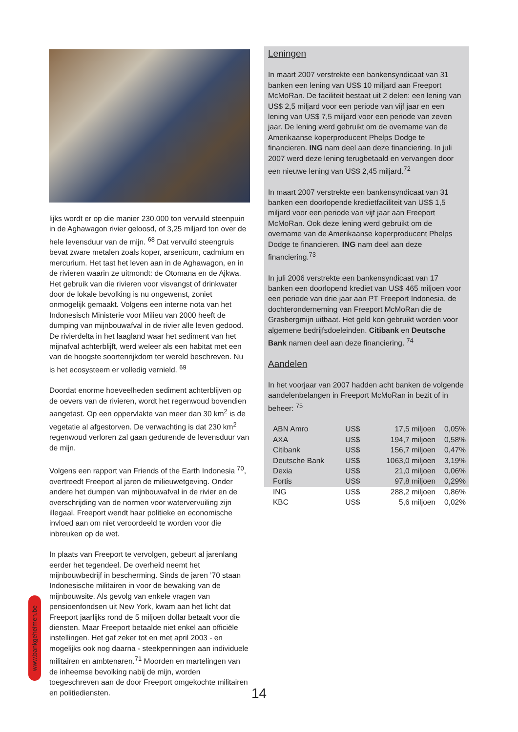lijks wordt er op die manier 230.000 ton vervuild steenpuin in de Aghawagon rivier geloosd, of 3,25 miljard ton over de hele levensduur van de mijn. <sup>68</sup> Dat vervuild steengruis bevat zware metalen zoals koper, arsenicum, cadmium en mercurium. Het tast het leven aan in de Aghawagon, en in de rivieren waarin ze uitmondt: de Otomana en de Ajkwa. Het gebruik van die rivieren voor visvangst of drinkwater door de lokale bevolking is nu ongewenst, zoniet onmogelijk gemaakt. Volgens een interne nota van het Indonesisch Ministerie voor Milieu van 2000 heeft de dumping van mijnbouwafval in de rivier alle leven gedood. De rivierdelta in het laagland waar het sediment van het mijnafval achterblijft, werd weleer als een habitat met een van de hoogste soortenrijkdom ter wereld beschreven. Nu is het ecosysteem er volledig vernield. <sup>69</sup>
Doordat enorme hoeveelheden sediment achterblijven op de oevers van de rivieren, wordt het regenwoud bovendien aangetast. Op een oppervlakte van meer dan 30 km<sup>2</sup> is de vegetatie al afgestorven. De verwachting is dat 230 km<sup>2</sup> regenwoud verloren zal gaan gedurende de levensduur van de mijn.
Volgens een rapport van Friends of the Earth Indonesia <sup>70</sup>, overtreedt Freeport al jaren de milieuwetgeving. Onder andere het dumpen van mijnbouwafval in de rivier en de overschrijding van de normen voor watervervuiling zijn illegaal. Freeport wendt haar politieke en economische invloed aan om niet veroordeeld te worden voor die inbreuken op de wet.
In plaats van Freeport te vervolgen, gebeurt al jarenlang eerder het tegendeel. De overheid neemt het mijnbouwbedrijf in bescherming. Sinds de jaren ’70 staan Indonesische militairen in voor de bewaking van de mijnbouwsite. Als gevolg van enkele vragen van pensioenfondsen uit New York, kwam aan het licht dat Freeport jaarlijks rond de 5 miljoen dollar betaalt voor die diensten. Maar Freeport betaalde niet enkel aan officiële instellingen. Het gaf zeker tot en met april 2003 - en mogelijks ook nog daarna - steekpenningen aan individuele militairen en ambtenaren.<sup>71</sup> Moorden en martelingen van de inheemse bevolking nabij de mijn, worden toegeschreven aan de door Freeport omgekochte militairen en politiediensten.
Leningen
In maart 2007 verstrekte een bankensyndicaat van 31 banken een lening van US$ 10 miljard aan Freeport McMoRan. De faciliteit bestaat uit 2 delen: een lening van US$ 2,5 miljard voor een periode van vijf jaar en een lening van US$ 7,5 miljard voor een periode van zeven jaar. De lening werd gebruikt om de overname van de Amerikaanse koperproducent Phelps Dodge te financieren. ING nam deel aan deze financiering. In juli 2007 werd deze lening terugbetaald en vervangen door een nieuwe lening van US$ 2,45 miljard.<sup>72</sup>
In maart 2007 verstrekte een bankensyndicaat van 31 banken een doorlopende kredietfaciliteit van US$ 1,5 miljard voor een periode van vijf jaar aan Freeport McMoRan. Ook deze lening werd gebruikt om de overname van de Amerikaanse koperproducent Phelps Dodge te financieren. ING nam deel aan deze financiering.<sup>73</sup>
In juli 2006 verstrekte een bankensyndicaat van 17 banken een doorlopend krediet van US$ 465 miljoen voor een periode van drie jaar aan PT Freeport Indonesia, de dochteronderneming van Freeport McMoRan die de Grasbergmijn uitbaat. Het geld kon gebruikt worden voor algemene bedrijfsdoeleinden. Citibank en Deutsche Bank namen deel aan deze financiering. <sup>74</sup>
Aandelen
In het voorjaar van 2007 hadden acht banken de volgende aandelenbelangen in Freeport McMoRan in bezit of in beheer: <sup>75</sup>
| ABN Amro | US$ | 17,5 miljoen | 0,05% |
| AXA | US$ | 194,7 miljoen | 0,58% |
| Citibank | US$ | 156,7 miljoen | 0,47% |
| Deutsche Bank | US$ | 1063,0 miljoen | 3,19% |
| Dexia | US$ | 21,0 miljoen | 0,06% |
| Fortis | US$ | 97,8 miljoen | 0,29% |
| ING | US$ | 288,2 miljoen | 0,86% |
| KBC | US$ | 5,6 miljoen | 0,02% |
www.bankgeheimen.be
14